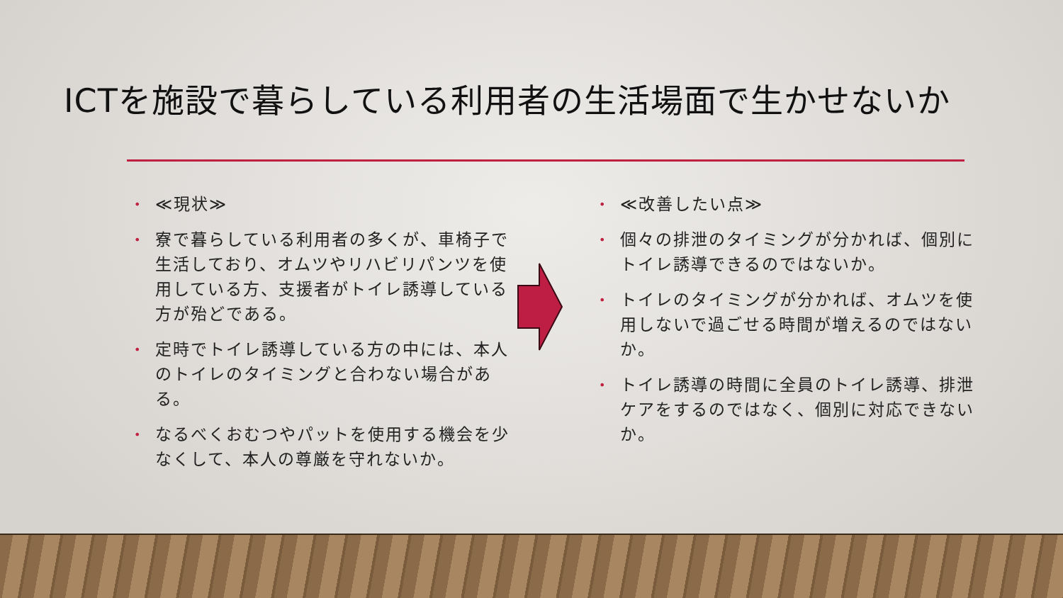ICTを施設で暮らしている利用者の生活場面で生かせないか
• ≪現状≫
• 寮で暮らしている利用者の多くが、車椅子で生活しており、オムツやリハビリパンツを使用している方、支援者がトイレ誘導している方が殆どである。
• 定時でトイレ誘導している方の中には、本人のトイレのタイミングと合わない場合がある。
• なるべくおむつやパットを使用する機会を少なくして、本人の尊厳を守れないか。
• ≪改善したい点≫
• 個々の排泄のタイミングが分かれば、個別にトイレ誘導できるのではないか。
• トイレのタイミングが分かれば、オムツを使用しないで過ごせる時間が増えるのではないか。
• トイレ誘導の時間に全員のトイレ誘導、排泄ケアをするのではなく、個別に対応できないか。